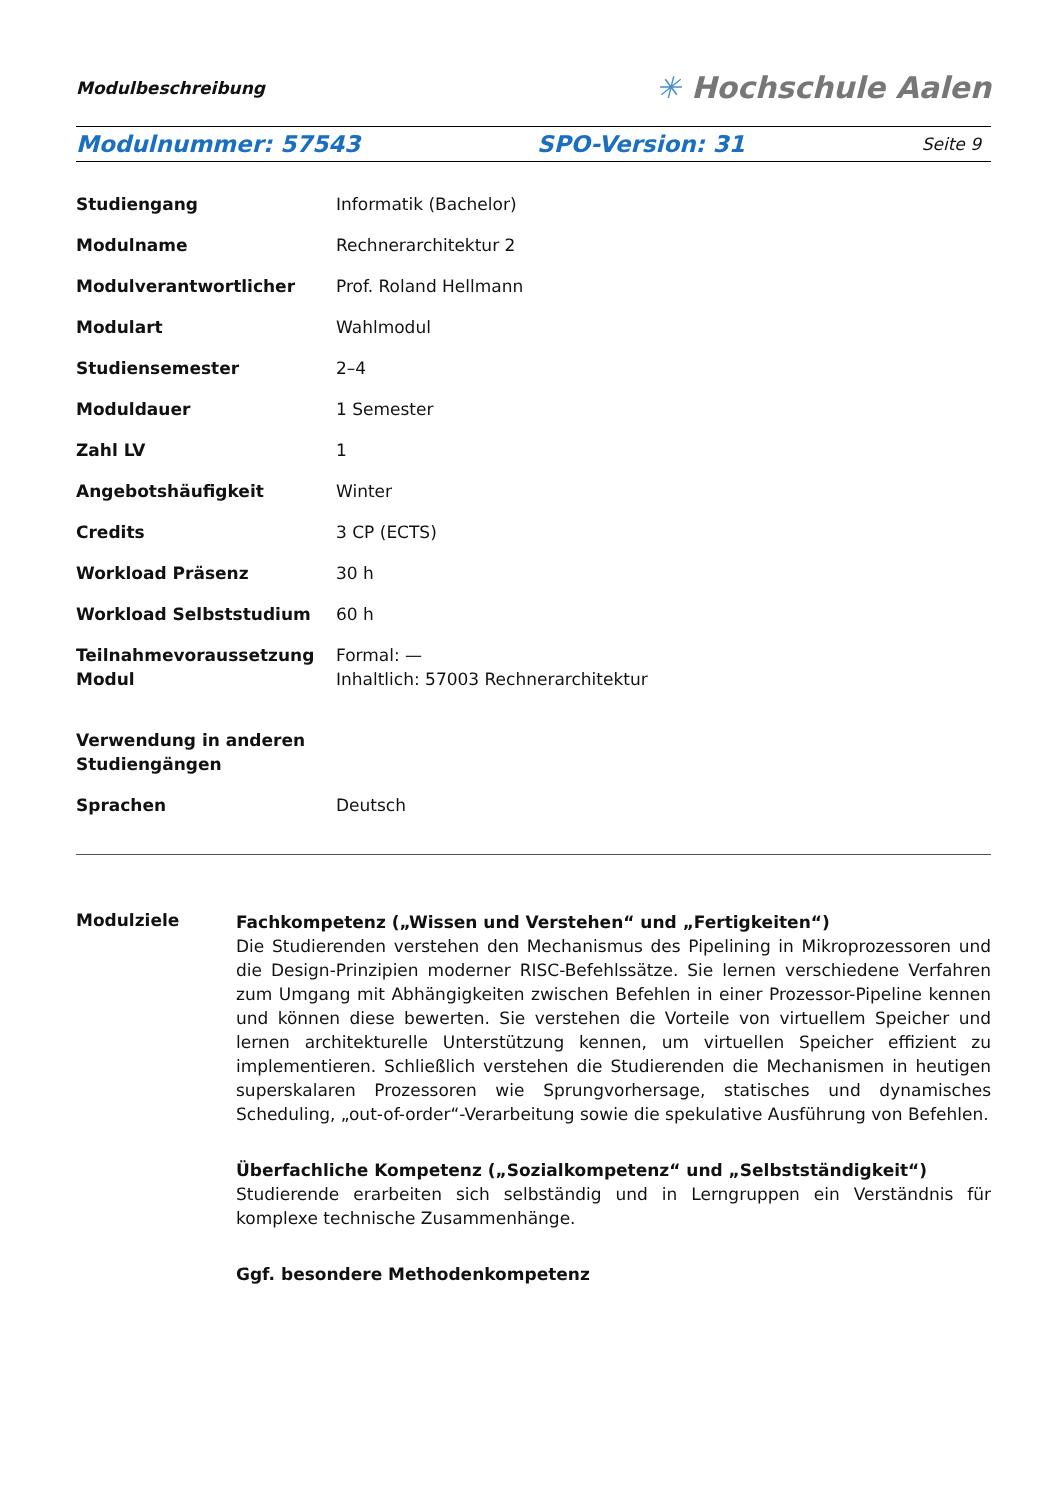Modulbeschreibung
✳ Hochschule Aalen
Modulnummer: 57543 SPO-Version: 31 Seite 9
| Studiengang | Informatik (Bachelor) |
| Modulname | Rechnerarchitektur 2 |
| Modulverantwortlicher | Prof. Roland Hellmann |
| Modulart | Wahlmodul |
| Studiensemester | 2–4 |
| Moduldauer | 1 Semester |
| Zahl LV | 1 |
| Angebotshäufigkeit | Winter |
| Credits | 3 CP (ECTS) |
| Workload Präsenz | 30 h |
| Workload Selbststudium | 60 h |
| Teilnahmevoraussetzung Modul | Formal: — Inhaltlich: 57003 Rechnerarchitektur |
| Verwendung in anderen Studiengängen | |
| Sprachen | Deutsch |
Modulziele
Fachkompetenz („Wissen und Verstehen“ und „Fertigkeiten“)
Die Studierenden verstehen den Mechanismus des Pipelining in Mikroprozessoren und die Design-Prinzipien moderner RISC-Befehlssätze. Sie lernen verschiedene Verfahren zum Umgang mit Abhängigkeiten zwischen Befehlen in einer Prozessor-Pipeline kennen und können diese bewerten. Sie verstehen die Vorteile von virtuellem Speicher und lernen architekturelle Unterstützung kennen, um virtuellen Speicher effizient zu implementieren. Schließlich verstehen die Studierenden die Mechanismen in heutigen superskalaren Prozessoren wie Sprungvorhersage, statisches und dynamisches Scheduling, „out-of-order“-Verarbeitung sowie die spekulative Ausführung von Befehlen.
Überfachliche Kompetenz („Sozialkompetenz“ und „Selbstständigkeit“)
Studierende erarbeiten sich selbständig und in Lerngruppen ein Verständnis für komplexe technische Zusammenhänge.
Ggf. besondere Methodenkompetenz